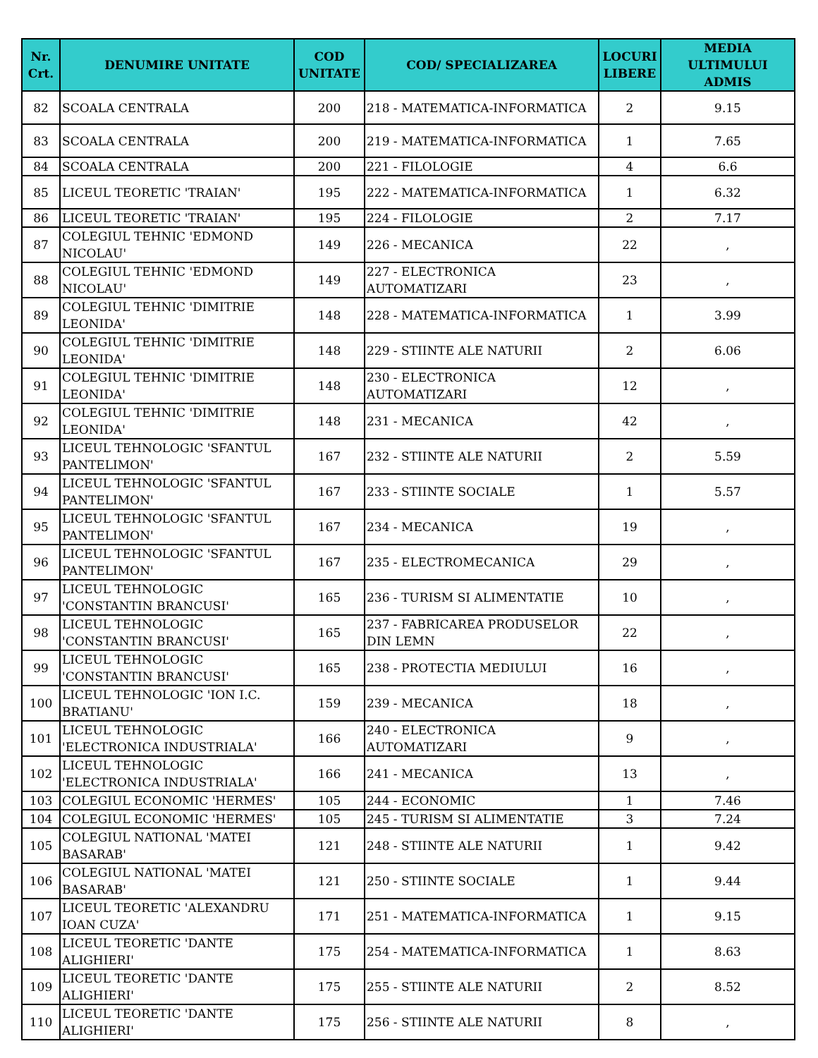| Nr. Crt. | DENUMIRE UNITATE | COD UNITATE | COD/ SPECIALIZAREA | LOCURI LIBERE | MEDIA ULTIMULUI ADMIS |
| --- | --- | --- | --- | --- | --- |
| 82 | SCOALA CENTRALA | 200 | 218 - MATEMATICA-INFORMATICA | 2 | 9.15 |
| 83 | SCOALA CENTRALA | 200 | 219 - MATEMATICA-INFORMATICA | 1 | 7.65 |
| 84 | SCOALA CENTRALA | 200 | 221 - FILOLOGIE | 4 | 6.6 |
| 85 | LICEUL TEORETIC 'TRAIAN' | 195 | 222 - MATEMATICA-INFORMATICA | 1 | 6.32 |
| 86 | LICEUL TEORETIC 'TRAIAN' | 195 | 224 - FILOLOGIE | 2 | 7.17 |
| 87 | COLEGIUL TEHNIC 'EDMOND NICOLAU' | 149 | 226 - MECANICA | 22 | , |
| 88 | COLEGIUL TEHNIC 'EDMOND NICOLAU' | 149 | 227 - ELECTRONICA AUTOMATIZARI | 23 | , |
| 89 | COLEGIUL TEHNIC 'DIMITRIE LEONIDA' | 148 | 228 - MATEMATICA-INFORMATICA | 1 | 3.99 |
| 90 | COLEGIUL TEHNIC 'DIMITRIE LEONIDA' | 148 | 229 - STIINTE ALE NATURII | 2 | 6.06 |
| 91 | COLEGIUL TEHNIC 'DIMITRIE LEONIDA' | 148 | 230 - ELECTRONICA AUTOMATIZARI | 12 | , |
| 92 | COLEGIUL TEHNIC 'DIMITRIE LEONIDA' | 148 | 231 - MECANICA | 42 | , |
| 93 | LICEUL TEHNOLOGIC 'SFANTUL PANTELIMON' | 167 | 232 - STIINTE ALE NATURII | 2 | 5.59 |
| 94 | LICEUL TEHNOLOGIC 'SFANTUL PANTELIMON' | 167 | 233 - STIINTE SOCIALE | 1 | 5.57 |
| 95 | LICEUL TEHNOLOGIC 'SFANTUL PANTELIMON' | 167 | 234 - MECANICA | 19 | , |
| 96 | LICEUL TEHNOLOGIC 'SFANTUL PANTELIMON' | 167 | 235 - ELECTROMECANICA | 29 | , |
| 97 | LICEUL TEHNOLOGIC 'CONSTANTIN BRANCUSI' | 165 | 236 - TURISM SI ALIMENTATIE | 10 | , |
| 98 | LICEUL TEHNOLOGIC 'CONSTANTIN BRANCUSI' | 165 | 237 - FABRICAREA PRODUSELOR DIN LEMN | 22 | , |
| 99 | LICEUL TEHNOLOGIC 'CONSTANTIN BRANCUSI' | 165 | 238 - PROTECTIA MEDIULUI | 16 | , |
| 100 | LICEUL TEHNOLOGIC 'ION I.C. BRATIANU' | 159 | 239 - MECANICA | 18 | , |
| 101 | LICEUL TEHNOLOGIC 'ELECTRONICA INDUSTRIALA' | 166 | 240 - ELECTRONICA AUTOMATIZARI | 9 | , |
| 102 | LICEUL TEHNOLOGIC 'ELECTRONICA INDUSTRIALA' | 166 | 241 - MECANICA | 13 | , |
| 103 | COLEGIUL ECONOMIC 'HERMES' | 105 | 244 - ECONOMIC | 1 | 7.46 |
| 104 | COLEGIUL ECONOMIC 'HERMES' | 105 | 245 - TURISM SI ALIMENTATIE | 3 | 7.24 |
| 105 | COLEGIUL NATIONAL 'MATEI BASARAB' | 121 | 248 - STIINTE ALE NATURII | 1 | 9.42 |
| 106 | COLEGIUL NATIONAL 'MATEI BASARAB' | 121 | 250 - STIINTE SOCIALE | 1 | 9.44 |
| 107 | LICEUL TEORETIC 'ALEXANDRU IOAN CUZA' | 171 | 251 - MATEMATICA-INFORMATICA | 1 | 9.15 |
| 108 | LICEUL TEORETIC 'DANTE ALIGHIERI' | 175 | 254 - MATEMATICA-INFORMATICA | 1 | 8.63 |
| 109 | LICEUL TEORETIC 'DANTE ALIGHIERI' | 175 | 255 - STIINTE ALE NATURII | 2 | 8.52 |
| 110 | LICEUL TEORETIC 'DANTE ALIGHIERI' | 175 | 256 - STIINTE ALE NATURII | 8 | , |